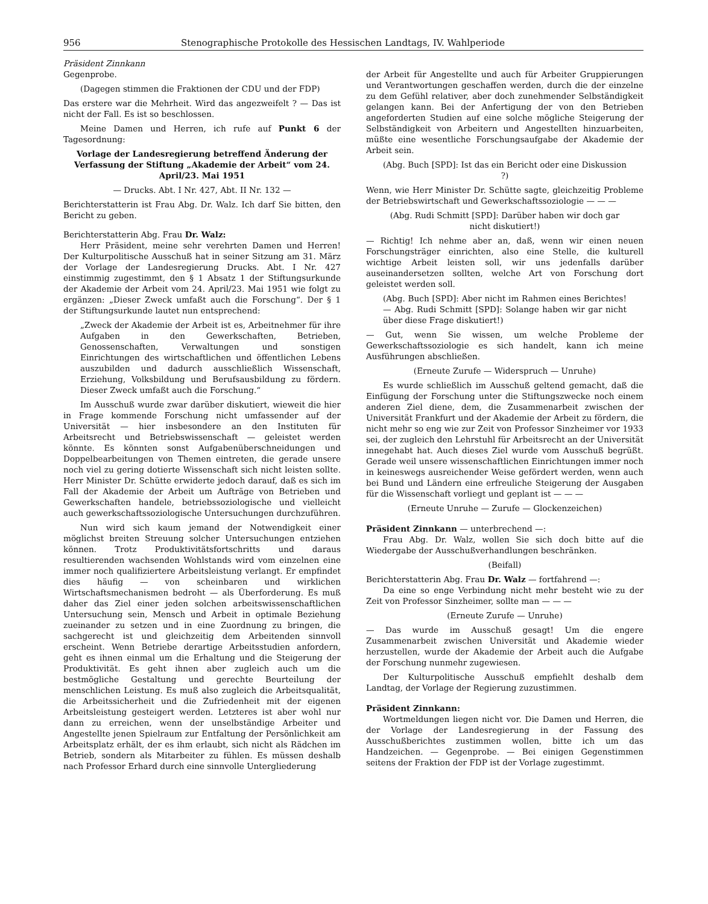956 Stenographische Protokolle des Hessischen Landtags, IV. Wahlperiode
Präsident Zinnkann
Gegenprobe.
(Dagegen stimmen die Fraktionen der CDU und der FDP)
Das erstere war die Mehrheit. Wird das angezweifelt ? — Das ist nicht der Fall. Es ist so beschlossen.
Meine Damen und Herren, ich rufe auf Punkt 6 der Tagesordnung:
Vorlage der Landesregierung betreffend Änderung der Verfassung der Stiftung „Akademie der Arbeit“ vom 24. April/23. Mai 1951
— Drucks. Abt. I Nr. 427, Abt. II Nr. 132 —
Berichterstatterin ist Frau Abg. Dr. Walz. Ich darf Sie bitten, den Bericht zu geben.
Berichterstatterin Abg. Frau Dr. Walz:
Herr Präsident, meine sehr verehrten Damen und Herren! Der Kulturpolitische Ausschuß hat in seiner Sitzung am 31. März der Vorlage der Landesregierung Drucks. Abt. I Nr. 427 einstimmig zugestimmt, den § 1 Absatz 1 der Stiftungsurkunde der Akademie der Arbeit vom 24. April/23. Mai 1951 wie folgt zu ergänzen: „Dieser Zweck umfaßt auch die Forschung“. Der § 1 der Stiftungsurkunde lautet nun entsprechend:
„Zweck der Akademie der Arbeit ist es, Arbeitnehmer für ihre Aufgaben in den Gewerkschaften, Betrieben, Genossenschaften, Verwaltungen und sonstigen Einrichtungen des wirtschaftlichen und öffentlichen Lebens auszubilden und dadurch ausschließlich Wissenschaft, Erziehung, Volksbildung und Berufsausbildung zu fördern. Dieser Zweck umfaßt auch die Forschung.“
Im Ausschuß wurde zwar darüber diskutiert, wieweit die hier in Frage kommende Forschung nicht umfassender auf der Universität — hier insbesondere an den Instituten für Arbeitsrecht und Betriebswissenschaft — geleistet werden könnte. Es könnten sonst Aufgabenüberschneidungen und Doppelbearbeitungen von Themen eintreten, die gerade unsere noch viel zu gering dotierte Wissenschaft sich nicht leisten sollte. Herr Minister Dr. Schütte erwiderte jedoch darauf, daß es sich im Fall der Akademie der Arbeit um Aufträge von Betrieben und Gewerkschaften handele, betriebssoziologische und vielleicht auch gewerkschaftssoziologische Untersuchungen durchzuführen.
Nun wird sich kaum jemand der Notwendigkeit einer möglichst breiten Streuung solcher Untersuchungen entziehen können. Trotz Produktivitätsfortschritts und daraus resultierenden wachsenden Wohlstands wird vom einzelnen eine immer noch qualifiziertere Arbeitsleistung verlangt. Er empfindet dies häufig — von scheinbaren und wirklichen Wirtschaftsmechanismen bedroht — als Überforderung. Es muß daher das Ziel einer jeden solchen arbeitswissenschaftlichen Untersuchung sein, Mensch und Arbeit in optimale Beziehung zueinander zu setzen und in eine Zuordnung zu bringen, die sachgerecht ist und gleichzeitig dem Arbeitenden sinnvoll erscheint. Wenn Betriebe derartige Arbeitsstudien anfordern, geht es ihnen einmal um die Erhaltung und die Steigerung der Produktivität. Es geht ihnen aber zugleich auch um die bestmögliche Gestaltung und gerechte Beurteilung der menschlichen Leistung. Es muß also zugleich die Arbeitsqualität, die Arbeitssicherheit und die Zufriedenheit mit der eigenen Arbeitsleistung gesteigert werden. Letzteres ist aber wohl nur dann zu erreichen, wenn der unselbständige Arbeiter und Angestellte jenen Spielraum zur Entfaltung der Persönlichkeit am Arbeitsplatz erhält, der es ihm erlaubt, sich nicht als Rädchen im Betrieb, sondern als Mitarbeiter zu fühlen. Es müssen deshalb nach Professor Erhard durch eine sinnvolle Untergliederung
der Arbeit für Angestellte und auch für Arbeiter Gruppierungen und Verantwortungen geschaffen werden, durch die der einzelne zu dem Gefühl relativer, aber doch zunehmender Selbständigkeit gelangen kann. Bei der Anfertigung der von den Betrieben angeforderten Studien auf eine solche mögliche Steigerung der Selbständigkeit von Arbeitern und Angestellten hinzuarbeiten, müßte eine wesentliche Forschungsaufgabe der Akademie der Arbeit sein.
(Abg. Buch [SPD]: Ist das ein Bericht oder eine Diskussion ?)
Wenn, wie Herr Minister Dr. Schütte sagte, gleichzeitig Probleme der Betriebswirtschaft und Gewerkschaftssoziologie — — —
(Abg. Rudi Schmitt [SPD]: Darüber haben wir doch gar nicht diskutiert!)
— Richtig! Ich nehme aber an, daß, wenn wir einen neuen Forschungsträger einrichten, also eine Stelle, die kulturell wichtige Arbeit leisten soll, wir uns jedenfalls darüber auseinandersetzen sollten, welche Art von Forschung dort geleistet werden soll.
(Abg. Buch [SPD]: Aber nicht im Rahmen eines Berichtes! — Abg. Rudi Schmitt [SPD]: Solange haben wir gar nicht über diese Frage diskutiert!)
— Gut, wenn Sie wissen, um welche Probleme der Gewerkschaftssoziologie es sich handelt, kann ich meine Ausführungen abschließen.
(Erneute Zurufe — Widerspruch — Unruhe)
Es wurde schließlich im Ausschuß geltend gemacht, daß die Einfügung der Forschung unter die Stiftungszwecke noch einem anderen Ziel diene, dem, die Zusammenarbeit zwischen der Universität Frankfurt und der Akademie der Arbeit zu fördern, die nicht mehr so eng wie zur Zeit von Professor Sinzheimer vor 1933 sei, der zugleich den Lehrstuhl für Arbeitsrecht an der Universität innegehabt hat. Auch dieses Ziel wurde vom Ausschuß begrüßt. Gerade weil unsere wissenschaftlichen Einrichtungen immer noch in keineswegs ausreichender Weise gefördert werden, wenn auch bei Bund und Ländern eine erfreuliche Steigerung der Ausgaben für die Wissenschaft vorliegt und geplant ist — — —
(Erneute Unruhe — Zurufe — Glockenzeichen)
Präsident Zinnkann — unterbrechend —:
Frau Abg. Dr. Walz, wollen Sie sich doch bitte auf die Wiedergabe der Ausschußverhandlungen beschränken.
(Beifall)
Berichterstatterin Abg. Frau Dr. Walz — fortfahrend —:
Da eine so enge Verbindung nicht mehr besteht wie zu der Zeit von Professor Sinzheimer, sollte man — — —
(Erneute Zurufe — Unruhe)
— Das wurde im Ausschuß gesagt! Um die engere Zusammenarbeit zwischen Universität und Akademie wieder herzustellen, wurde der Akademie der Arbeit auch die Aufgabe der Forschung nunmehr zugewiesen.
Der Kulturpolitische Ausschuß empfiehlt deshalb dem Landtag, der Vorlage der Regierung zuzustimmen.
Präsident Zinnkann:
Wortmeldungen liegen nicht vor. Die Damen und Herren, die der Vorlage der Landesregierung in der Fassung des Ausschußberichtes zustimmen wollen, bitte ich um das Handzeichen. — Gegenprobe. — Bei einigen Gegenstimmen seitens der Fraktion der FDP ist der Vorlage zugestimmt.